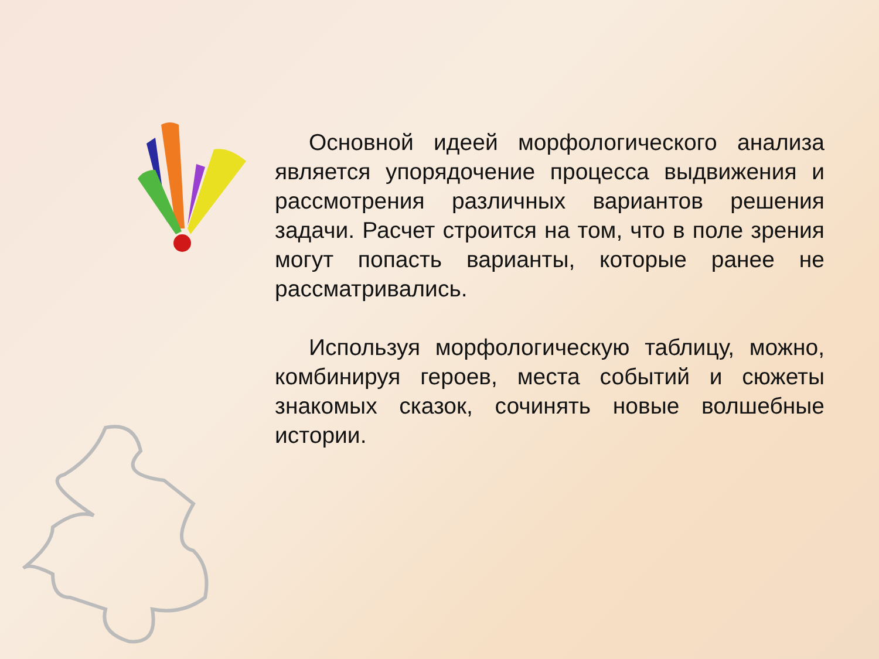Основной идеей морфологического анализа является упорядочение процесса выдвижения и рассмотрения различных вариантов решения задачи. Расчет строится на том, что в поле зрения могут попасть варианты, которые ранее не рассматривались.
Используя морфологическую таблицу, можно, комбинируя героев, места событий и сюжеты знакомых сказок, сочинять новые волшебные истории.